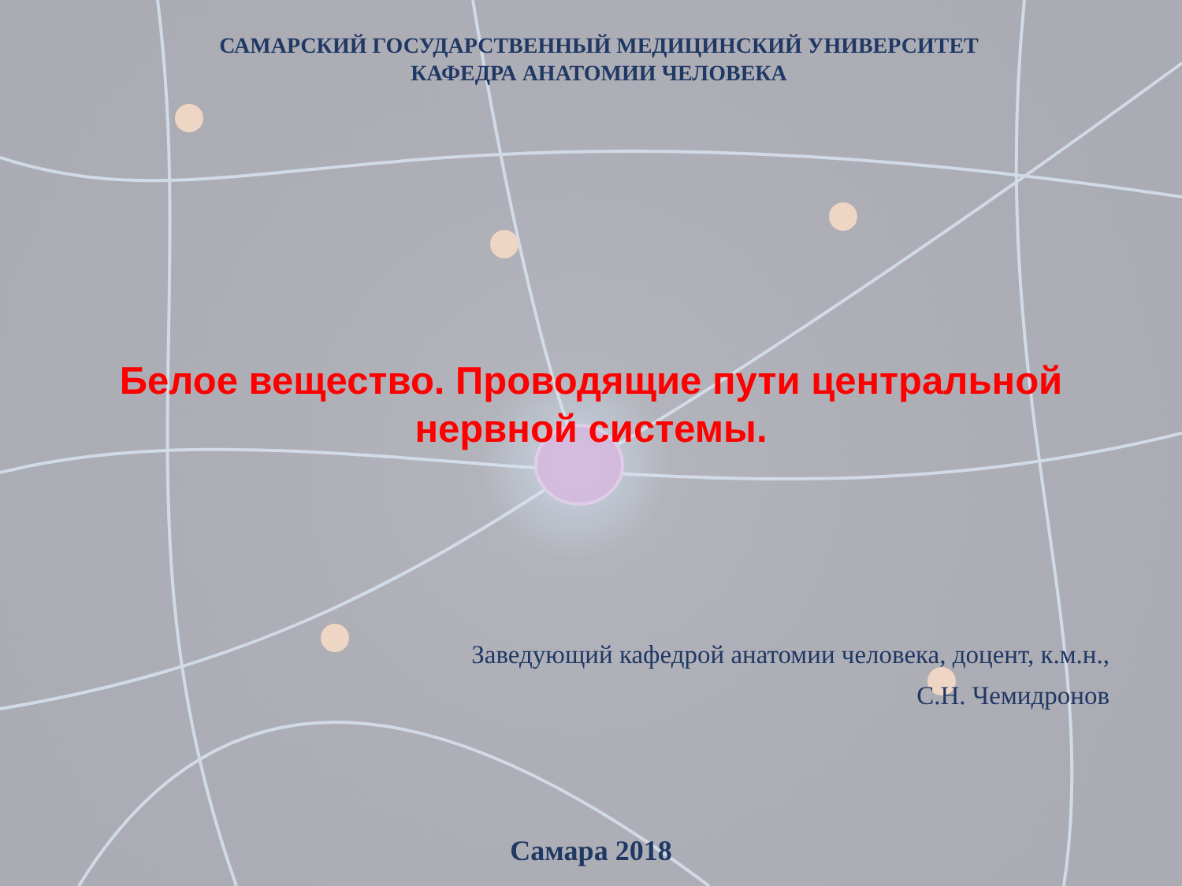САМАРСКИЙ ГОСУДАРСТВЕННЫЙ МЕДИЦИНСКИЙ УНИВЕРСИТЕТ
КАФЕДРА АНАТОМИИ ЧЕЛОВЕКА
Белое вещество. Проводящие пути центральной нервной системы.
Заведующий кафедрой анатомии человека, доцент, к.м.н.,
С.Н. Чемидронов
Самара 2018